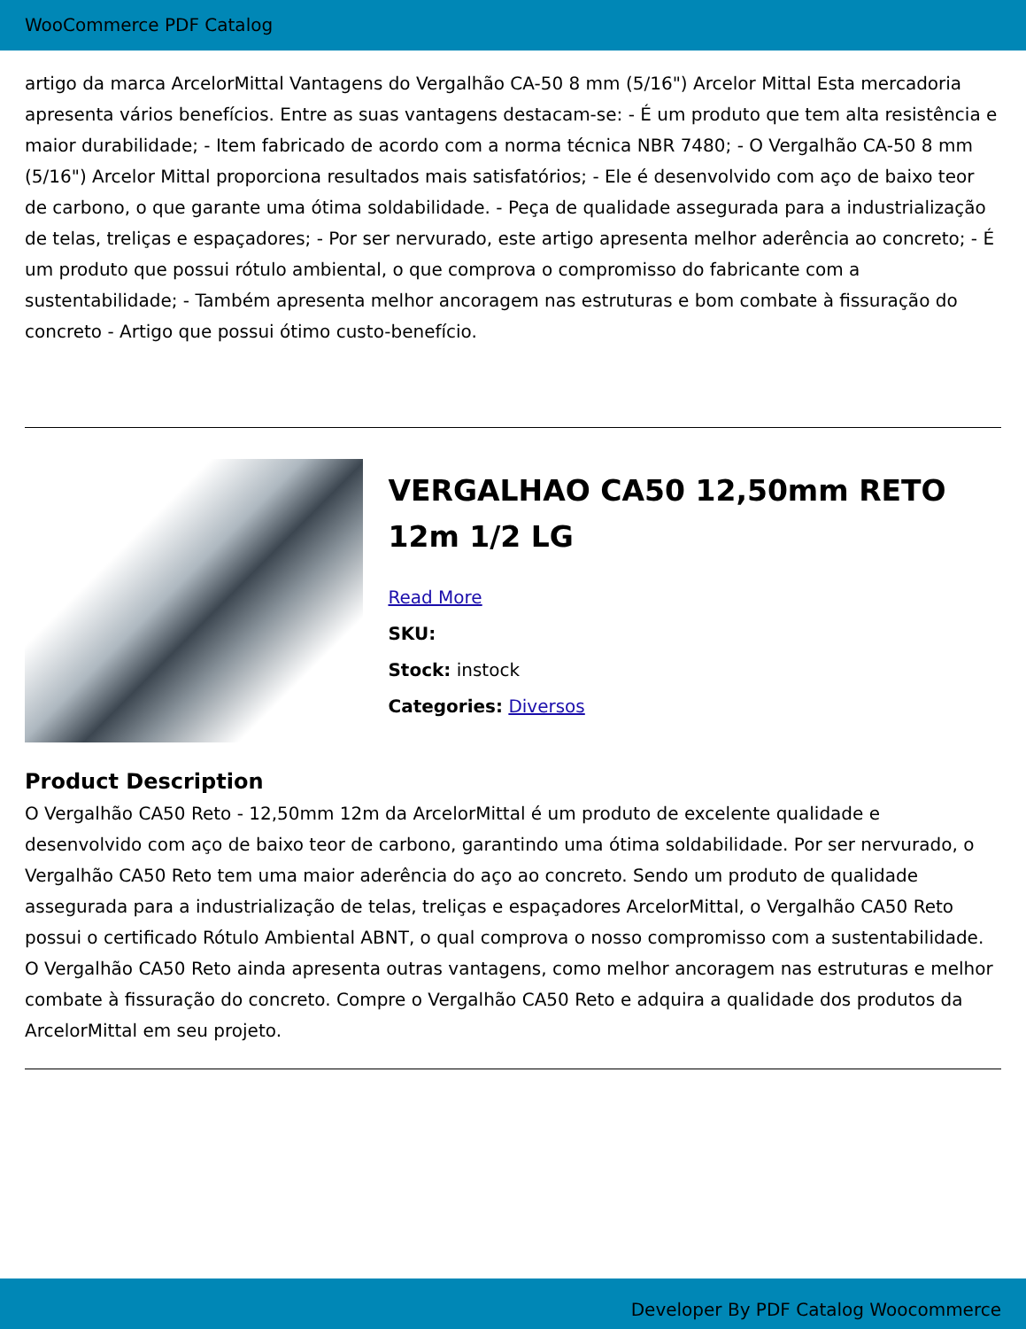WooCommerce PDF Catalog
artigo da marca ArcelorMittal Vantagens do Vergalhão CA-50 8 mm (5/16") Arcelor Mittal Esta mercadoria apresenta vários benefícios. Entre as suas vantagens destacam-se: - É um produto que tem alta resistência e maior durabilidade; - Item fabricado de acordo com a norma técnica NBR 7480; - O Vergalhão CA-50 8 mm (5/16") Arcelor Mittal proporciona resultados mais satisfatórios; - Ele é desenvolvido com aço de baixo teor de carbono, o que garante uma ótima soldabilidade. - Peça de qualidade assegurada para a industrialização de telas, treliças e espaçadores; - Por ser nervurado, este artigo apresenta melhor aderência ao concreto; - É um produto que possui rótulo ambiental, o que comprova o compromisso do fabricante com a sustentabilidade; - Também apresenta melhor ancoragem nas estruturas e bom combate à fissuração do concreto - Artigo que possui ótimo custo-benefício.
VERGALHAO CA50 12,50mm RETO 12m 1/2 LG
Read More
SKU:
Stock: instock
Categories: Diversos
Product Description
O Vergalhão CA50 Reto - 12,50mm 12m da ArcelorMittal é um produto de excelente qualidade e desenvolvido com aço de baixo teor de carbono, garantindo uma ótima soldabilidade. Por ser nervurado, o Vergalhão CA50 Reto tem uma maior aderência do aço ao concreto. Sendo um produto de qualidade assegurada para a industrialização de telas, treliças e espaçadores ArcelorMittal, o Vergalhão CA50 Reto possui o certificado Rótulo Ambiental ABNT, o qual comprova o nosso compromisso com a sustentabilidade. O Vergalhão CA50 Reto ainda apresenta outras vantagens, como melhor ancoragem nas estruturas e melhor combate à fissuração do concreto. Compre o Vergalhão CA50 Reto e adquira a qualidade dos produtos da ArcelorMittal em seu projeto.
Developer By PDF Catalog Woocommerce